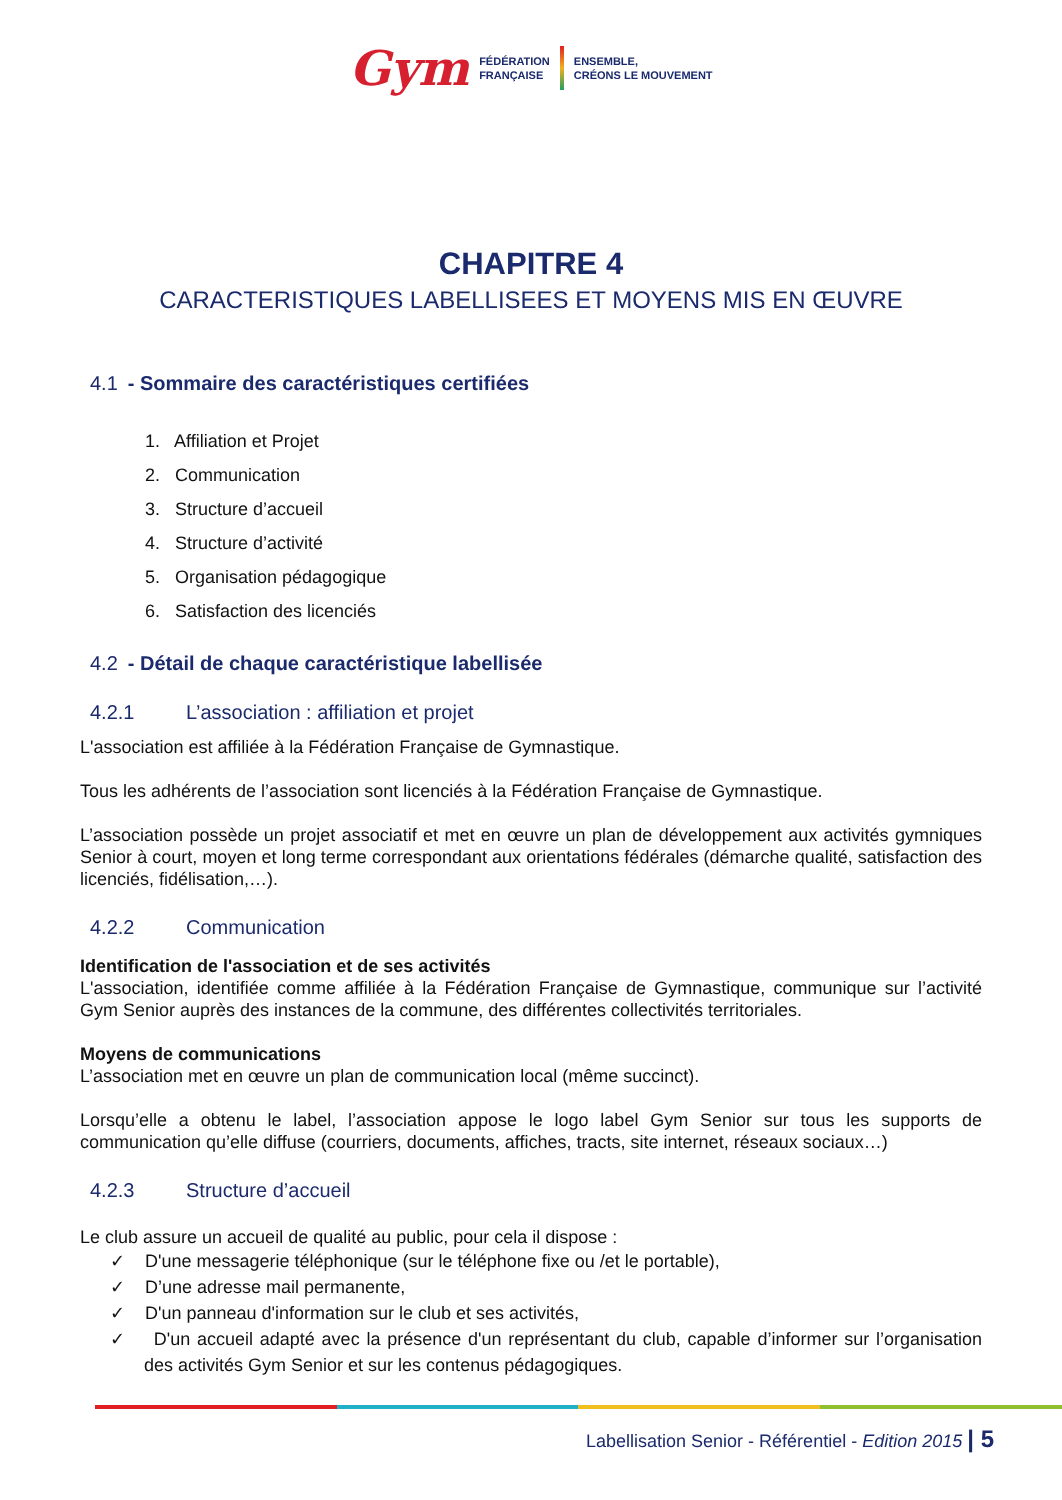Gym FÉDÉRATION
FRANÇAISE
ENSEMBLE,
CRÉONS LE MOUVEMENT
CHAPITRE 4
CARACTERISTIQUES LABELLISEES ET MOYENS MIS EN ŒUVRE
4.1 - Sommaire des caractéristiques certifiées
1. Affiliation et Projet
2. Communication
3. Structure d’accueil
4. Structure d’activité
5. Organisation pédagogique
6. Satisfaction des licenciés
4.2 - Détail de chaque caractéristique labellisée
4.2.1 L’association : affiliation et projet
L'association est affiliée à la Fédération Française de Gymnastique.
Tous les adhérents de l’association sont licenciés à la Fédération Française de Gymnastique.
L’association possède un projet associatif et met en œuvre un plan de développement aux activités gymniques Senior à court, moyen et long terme correspondant aux orientations fédérales (démarche qualité, satisfaction des licenciés, fidélisation,…).
4.2.2 Communication
Identification de l'association et de ses activités
L'association, identifiée comme affiliée à la Fédération Française de Gymnastique, communique sur l’activité Gym Senior auprès des instances de la commune, des différentes collectivités territoriales.
Moyens de communications
L’association met en œuvre un plan de communication local (même succinct).
Lorsqu’elle a obtenu le label, l’association appose le logo label Gym Senior sur tous les supports de communication qu’elle diffuse (courriers, documents, affiches, tracts, site internet, réseaux sociaux…)
4.2.3 Structure d’accueil
Le club assure un accueil de qualité au public, pour cela il dispose :
✓ D'une messagerie téléphonique (sur le téléphone fixe ou /et le portable),
✓ D’une adresse mail permanente,
✓ D'un panneau d'information sur le club et ses activités,
✓ D'un accueil adapté avec la présence d'un représentant du club, capable d’informer sur l’organisation des activités Gym Senior et sur les contenus pédagogiques.
Labellisation Senior - Référentiel - Edition 2015 | 5